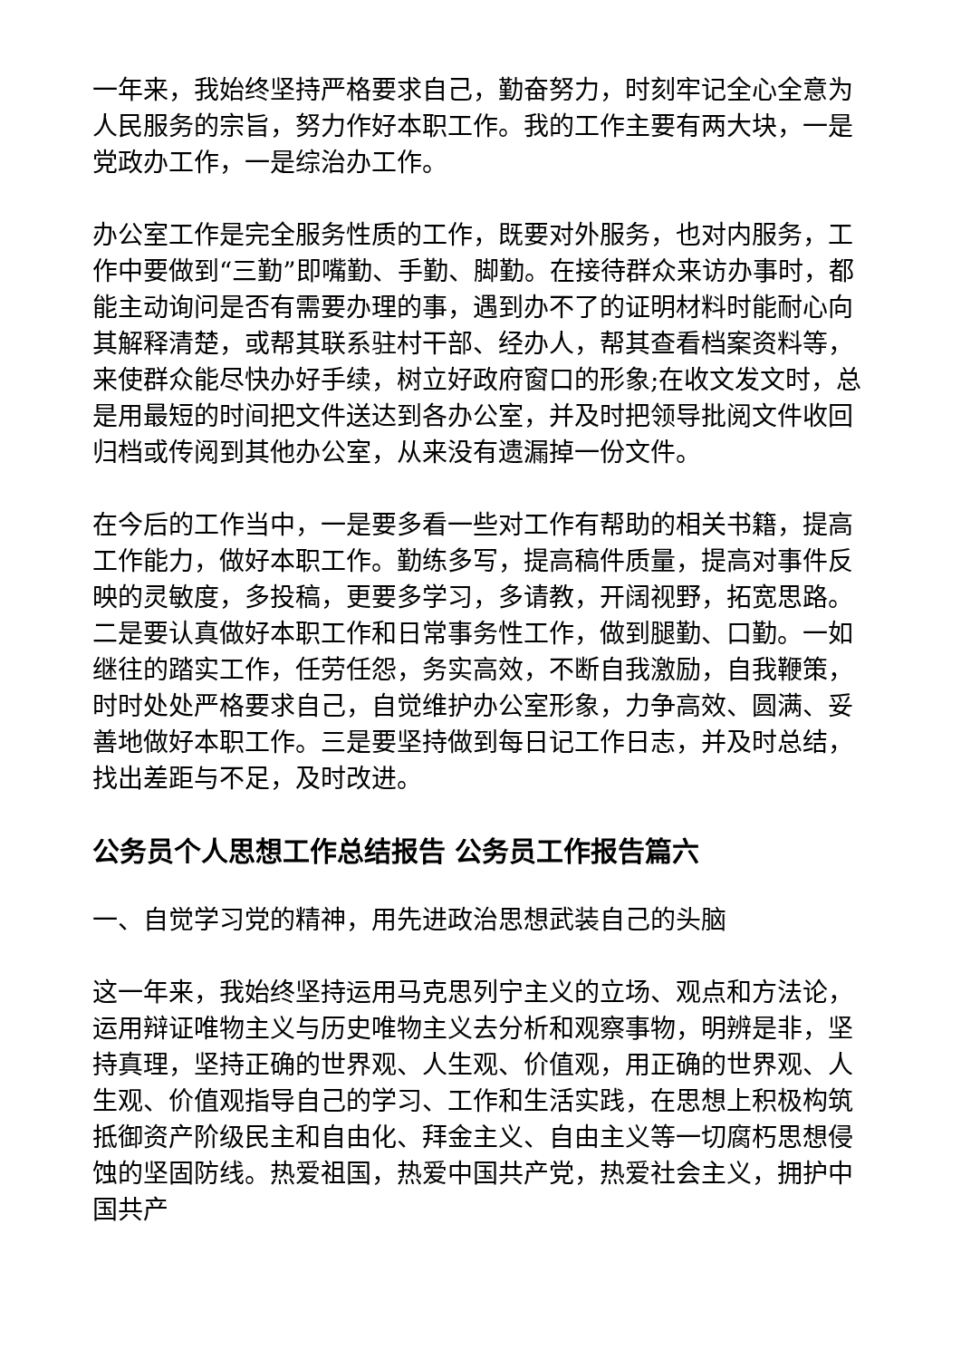一年来，我始终坚持严格要求自己，勤奋努力，时刻牢记全心全意为人民服务的宗旨，努力作好本职工作。我的工作主要有两大块，一是党政办工作，一是综治办工作。
办公室工作是完全服务性质的工作，既要对外服务，也对内服务，工作中要做到“三勤”即嘴勤、手勤、脚勤。在接待群众来访办事时，都能主动询问是否有需要办理的事，遇到办不了的证明材料时能耐心向其解释清楚，或帮其联系驻村干部、经办人，帮其查看档案资料等，来使群众能尽快办好手续，树立好政府窗口的形象;在收文发文时，总是用最短的时间把文件送达到各办公室，并及时把领导批阅文件收回归档或传阅到其他办公室，从来没有遗漏掉一份文件。
在今后的工作当中，一是要多看一些对工作有帮助的相关书籍，提高工作能力，做好本职工作。勤练多写，提高稿件质量，提高对事件反映的灵敏度，多投稿，更要多学习，多请教，开阔视野，拓宽思路。二是要认真做好本职工作和日常事务性工作，做到腿勤、口勤。一如继往的踏实工作，任劳任怨，务实高效，不断自我激励，自我鞭策，时时处处严格要求自己，自觉维护办公室形象，力争高效、圆满、妥善地做好本职工作。三是要坚持做到每日记工作日志，并及时总结，找出差距与不足，及时改进。
公务员个人思想工作总结报告 公务员工作报告篇六
一、自觉学习党的精神，用先进政治思想武装自己的头脑
这一年来，我始终坚持运用马克思列宁主义的立场、观点和方法论，运用辩证唯物主义与历史唯物主义去分析和观察事物，明辨是非，坚持真理，坚持正确的世界观、人生观、价值观，用正确的世界观、人生观、价值观指导自己的学习、工作和生活实践，在思想上积极构筑抵御资产阶级民主和自由化、拜金主义、自由主义等一切腐朽思想侵蚀的坚固防线。热爱祖国，热爱中国共产党，热爱社会主义，拥护中国共产